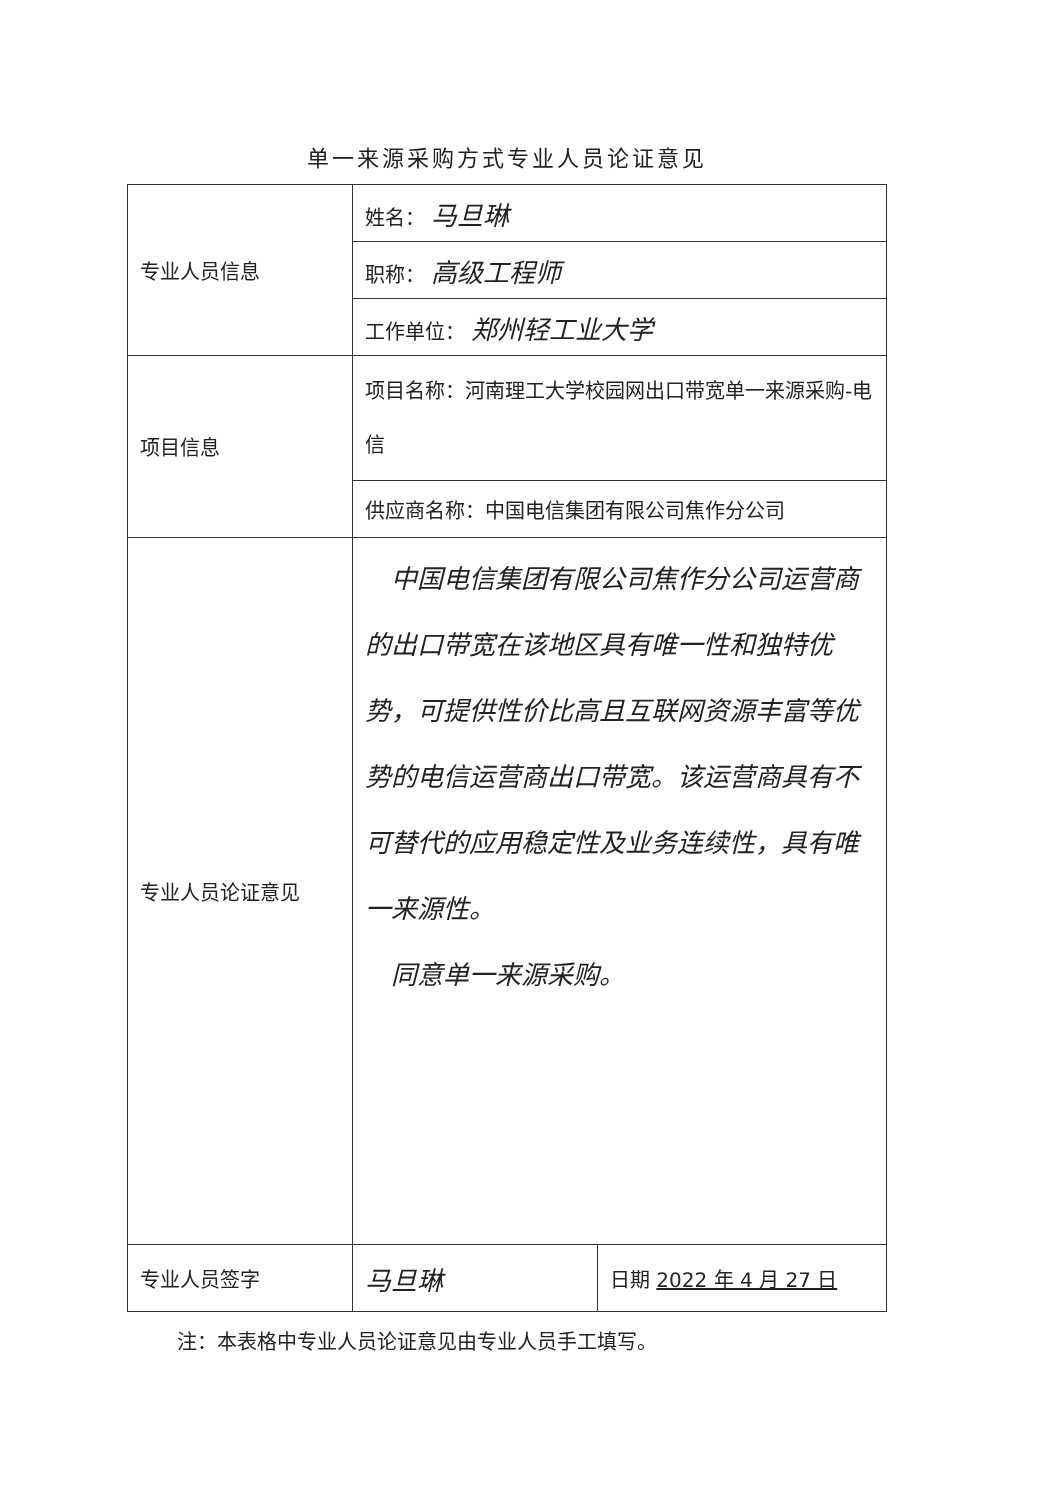单一来源采购方式专业人员论证意见
| 专业人员信息 | 姓名： 马旦琳 | |
| | 职称： 高级工程师 | |
| | 工作单位： 郑州轻工业大学 | |
| 项目信息 | 项目名称：河南理工大学校园网出口带宽单一来源采购-电信 | |
| | 供应商名称：中国电信集团有限公司焦作分公司 | |
| 专业人员论证意见 | 中国电信集团有限公司焦作分公司运营商的出口带宽在该地区具有唯一性和独特优势，可提供性价比高且互联网资源丰富等优势的电信运营商出口带宽。该运营商具有不可替代的应用稳定性及业务连续性，具有唯一来源性。 同意单一来源采购。 | |
| 专业人员签字 | 马旦琳 | 日期 2022 年 4 月 27 日 |
注：本表格中专业人员论证意见由专业人员手工填写。